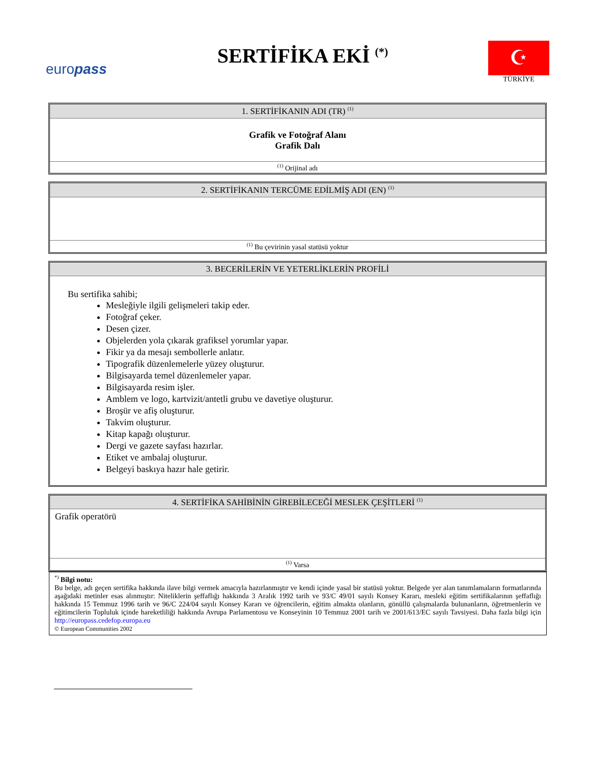europass
SERTİFİKA EKİ <sup>(*)</sup>
☪
TÜRKİYE
1. SERTİFİKANIN ADI (TR) <sup>(1)</sup>
Grafik ve Fotoğraf Alanı
Grafik Dalı
<sup>(1)</sup> Orijinal adı
2. SERTİFİKANIN TERCÜME EDİLMİŞ ADI (EN) <sup>(1)</sup>
<sup>(1)</sup> Bu çevirinin yasal statüsü yoktur
3. BECERİLERİN VE YETERLİKLERİN PROFİLİ
Bu sertifika sahibi;
Mesleğiyle ilgili gelişmeleri takip eder.
Fotoğraf çeker.
Desen çizer.
Objelerden yola çıkarak grafiksel yorumlar yapar.
Fikir ya da mesajı sembollerle anlatır.
Tipografik düzenlemelerle yüzey oluşturur.
Bilgisayarda temel düzenlemeler yapar.
Bilgisayarda resim işler.
Amblem ve logo, kartvizit/antetli grubu ve davetiye oluşturur.
Broşür ve afiş oluşturur.
Takvim oluşturur.
Kitap kapağı oluşturur.
Dergi ve gazete sayfası hazırlar.
Etiket ve ambalaj oluşturur.
Belgeyi baskıya hazır hale getirir.
4. SERTİFİKA SAHİBİNİN GİREBİLECEĞİ MESLEK ÇEŞİTLERİ <sup>(1)</sup>
Grafik operatörü
<sup>(1)</sup> Varsa
<sup>*)</sup> Bilgi notu:
Bu belge, adı geçen sertifika hakkında ilave bilgi vermek amacıyla hazırlanmıştır ve kendi içinde yasal bir statüsü yoktur. Belgede yer alan tanımlamaların formatlarında aşağıdaki metinler esas alınmıştır: Niteliklerin şeffaflığı hakkında 3 Aralık 1992 tarih ve 93/C 49/01 sayılı Konsey Kararı, mesleki eğitim sertifikalarının şeffaflığı hakkında 15 Temmuz 1996 tarih ve 96/C 224/04 sayılı Konsey Kararı ve öğrencilerin, eğitim almakta olanların, gönüllü çalışmalarda bulunanların, öğretmenlerin ve eğitimcilerin Topluluk içinde hareketliliği hakkında Avrupa Parlamentosu ve Konseyinin 10 Temmuz 2001 tarih ve 2001/613/EC sayılı Tavsiyesi. Daha fazla bilgi için http://europass.cedefop.europa.eu
© European Communities 2002